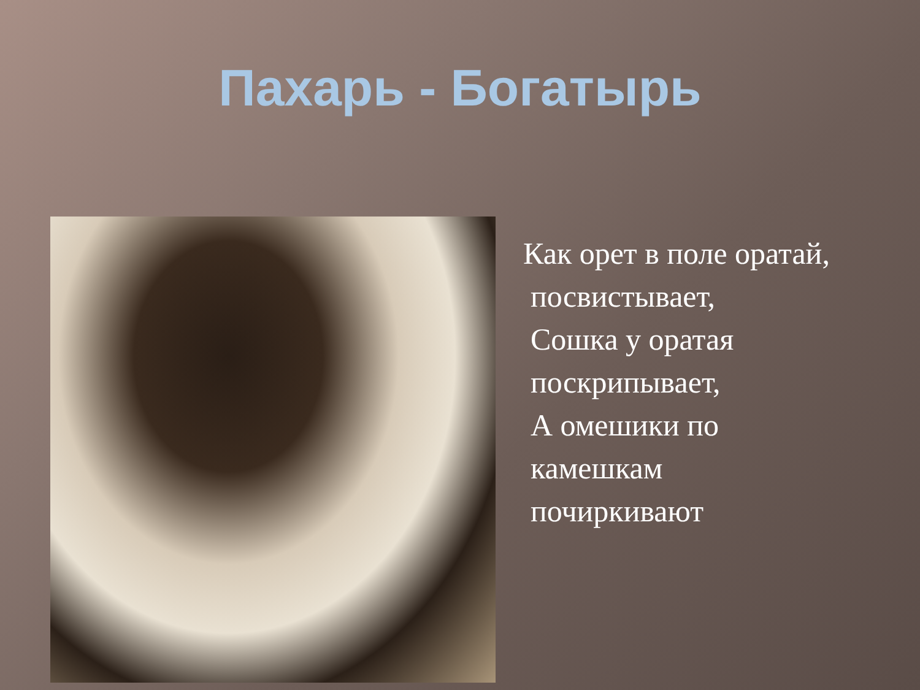Пахарь - Богатырь
Как орет в поле оратай,
посвистывает,
Сошка у оратая
поскрипывает,
А омешики по
камешкам
почиркивают